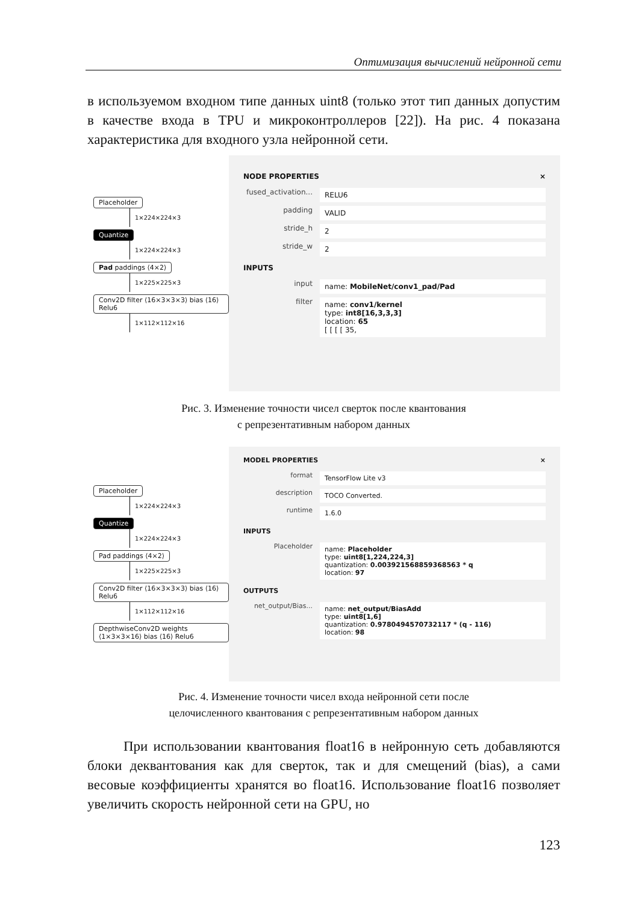Оптимизация вычислений нейронной сети
в используемом входном типе данных uint8 (только этот тип данных допустим в качестве входа в TPU и микроконтроллеров [22]). На рис. 4 показана характеристика для входного узла нейронной сети.
Placeholder
1×224×224×3
Quantize
1×224×224×3
Pad paddings ⟨4×2⟩
1×225×225×3
Conv2D filter ⟨16×3×3×3⟩ bias ⟨16⟩ Relu6
1×112×112×16
NODE PROPERTIES ×
fused_activation... RELU6
padding VALID
stride_h 2
stride_w 2
INPUTS
input name: MobileNet/conv1_pad/Pad
filter name: conv1/kernel
type: int8[16,3,3,3]
location: 65
[ [ [ [ 35,
Рис. 3. Изменение точности чисел сверток после квантования
с репрезентативным набором данных
Placeholder
1×224×224×3
Quantize
1×224×224×3
Pad paddings ⟨4×2⟩
1×225×225×3
Conv2D filter ⟨16×3×3×3⟩ bias ⟨16⟩ Relu6
1×112×112×16
DepthwiseConv2D weights ⟨1×3×3×16⟩ bias ⟨16⟩ Relu6
MODEL PROPERTIES ×
format TensorFlow Lite v3
description TOCO Converted.
runtime 1.6.0
INPUTS
Placeholder name: Placeholder
type: uint8[1,224,224,3]
quantization: 0.003921568859368563 * q
location: 97
OUTPUTS
net_output/Bias... name: net_output/BiasAdd
type: uint8[1,6]
quantization: 0.9780494570732117 * (q - 116)
location: 98
Рис. 4. Изменение точности чисел входа нейронной сети после
целочисленного квантования с репрезентативным набором данных
При использовании квантования float16 в нейронную сеть добавляются блоки деквантования как для сверток, так и для смещений (bias), а сами весовые коэффициенты хранятся во float16. Использование float16 позволяет увеличить скорость нейронной сети на GPU, но
123